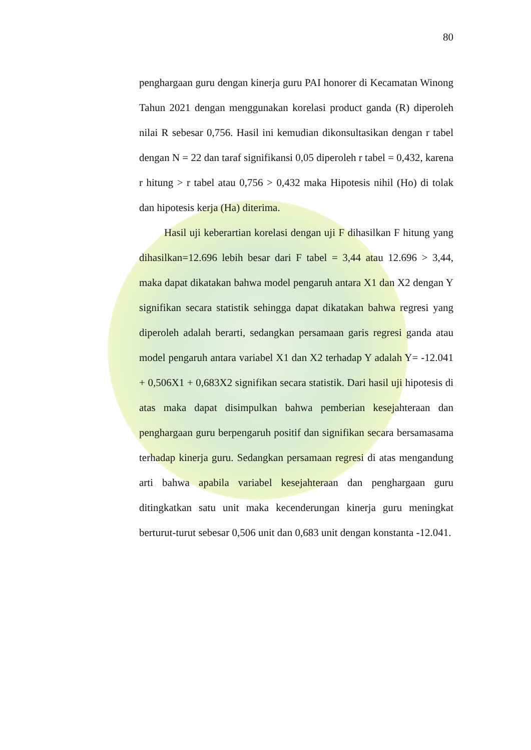80
penghargaan guru dengan kinerja guru PAI honorer di Kecamatan Winong Tahun 2021 dengan menggunakan korelasi product ganda (R) diperoleh nilai R sebesar 0,756. Hasil ini kemudian dikonsultasikan dengan r tabel dengan N = 22 dan taraf signifikansi 0,05 diperoleh r tabel = 0,432, karena r hitung > r tabel atau 0,756 > 0,432 maka Hipotesis nihil (Ho) di tolak dan hipotesis kerja (Ha) diterima.
Hasil uji keberartian korelasi dengan uji F dihasilkan F hitung yang dihasilkan=12.696 lebih besar dari F tabel = 3,44 atau 12.696 > 3,44, maka dapat dikatakan bahwa model pengaruh antara X1 dan X2 dengan Y signifikan secara statistik sehingga dapat dikatakan bahwa regresi yang diperoleh adalah berarti, sedangkan persamaan garis regresi ganda atau model pengaruh antara variabel X1 dan X2 terhadap Y adalah Y= -12.041 + 0,506X1 + 0,683X2 signifikan secara statistik. Dari hasil uji hipotesis di atas maka dapat disimpulkan bahwa pemberian kesejahteraan dan penghargaan guru berpengaruh positif dan signifikan secara bersamasama terhadap kinerja guru. Sedangkan persamaan regresi di atas mengandung arti bahwa apabila variabel kesejahteraan dan penghargaan guru ditingkatkan satu unit maka kecenderungan kinerja guru meningkat berturut-turut sebesar 0,506 unit dan 0,683 unit dengan konstanta -12.041.